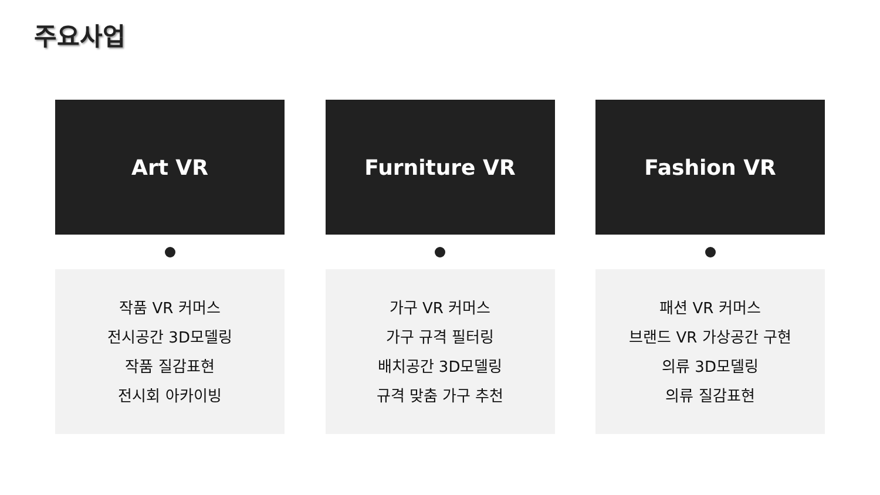주요사업
Art VR
작품 VR 커머스
전시공간 3D모델링
작품 질감표현
전시회 아카이빙
Furniture VR
가구 VR 커머스
가구 규격 필터링
배치공간 3D모델링
규격 맞춤 가구 추천
Fashion VR
패션 VR 커머스
브랜드 VR 가상공간 구현
의류 3D모델링
의류 질감표현